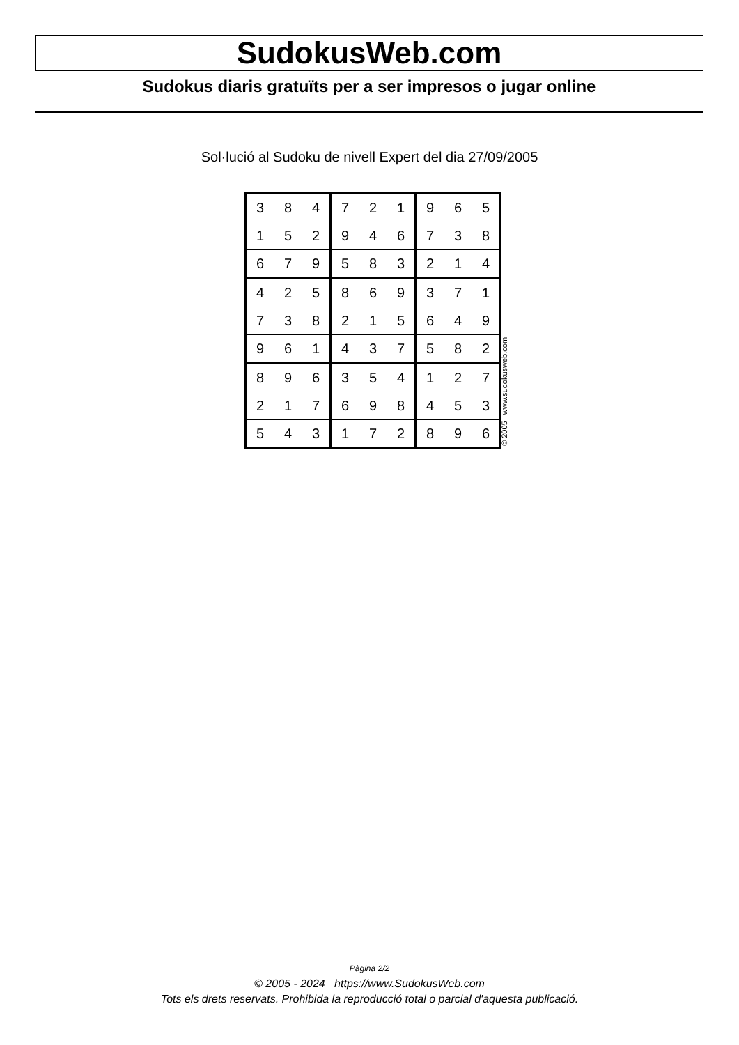SudokusWeb.com
Sudokus diaris gratuïts per a ser impresos o jugar online
Sol·lució al Sudoku de nivell Expert del dia 27/09/2005
| 3 | 8 | 4 | 7 | 2 | 1 | 9 | 6 | 5 |
| 1 | 5 | 2 | 9 | 4 | 6 | 7 | 3 | 8 |
| 6 | 7 | 9 | 5 | 8 | 3 | 2 | 1 | 4 |
| 4 | 2 | 5 | 8 | 6 | 9 | 3 | 7 | 1 |
| 7 | 3 | 8 | 2 | 1 | 5 | 6 | 4 | 9 |
| 9 | 6 | 1 | 4 | 3 | 7 | 5 | 8 | 2 |
| 8 | 9 | 6 | 3 | 5 | 4 | 1 | 2 | 7 |
| 2 | 1 | 7 | 6 | 9 | 8 | 4 | 5 | 3 |
| 5 | 4 | 3 | 1 | 7 | 2 | 8 | 9 | 6 |
© 2005 www.sudokusweb.com
Pàgina 2/2
© 2005 - 2024 https://www.SudokusWeb.com
Tots els drets reservats. Prohibida la reproducció total o parcial d'aquesta publicació.